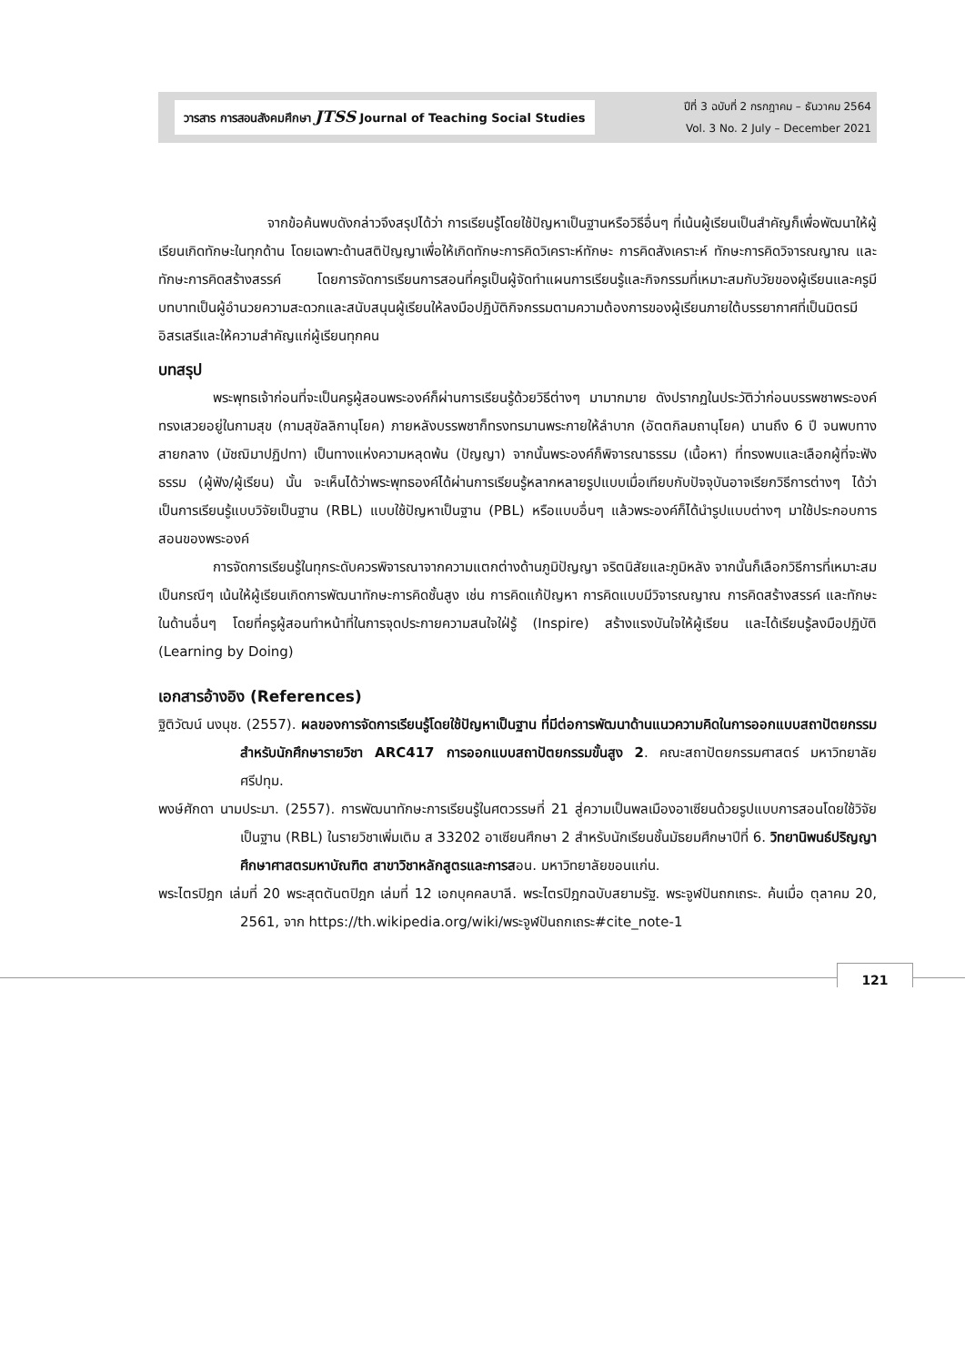วารสาร การสอนสังคมศึกษา JTSS Journal of Teaching Social Studies
ปีที่ 3 ฉบับที่ 2 กรกฎาคม – ธันวาคม 2564
Vol. 3 No. 2 July – December 2021
จากข้อค้นพบดังกล่าวจึงสรุปได้ว่า การเรียนรู้โดยใช้ปัญหาเป็นฐานหรือวิธีอื่นๆ ที่เน้นผู้เรียนเป็นสำคัญก็เพื่อพัฒนาให้ผู้เรียนเกิดทักษะในทุกด้าน โดยเฉพาะด้านสติปัญญาเพื่อให้เกิดทักษะการคิดวิเคราะห์ทักษะ การคิดสังเคราะห์ ทักษะการคิดวิจารณญาณ และทักษะการคิดสร้างสรรค์ โดยการจัดการเรียนการสอนที่ครูเป็นผู้จัดทำแผนการเรียนรู้และกิจกรรมที่เหมาะสมกับวัยของผู้เรียนและครูมีบทบาทเป็นผู้อำนวยความสะดวกและสนับสนุนผู้เรียนให้ลงมือปฏิบัติกิจกรรมตามความต้องการของผู้เรียนภายใต้บรรยากาศที่เป็นมิตรมีอิสรเสรีและให้ความสำคัญแก่ผู้เรียนทุกคน
บทสรุป
พระพุทธเจ้าก่อนที่จะเป็นครูผู้สอนพระองค์ก็ผ่านการเรียนรู้ด้วยวิธีต่างๆ มามากมาย ดังปรากฏในประวัติว่าก่อนบรรพชาพระองค์ทรงเสวยอยู่ในกามสุข (กามสุขัลลิกานุโยค) ภายหลังบรรพชาก็ทรงทรมานพระกายให้ลำบาก (อัตตกิลมถานุโยค) นานถึง 6 ปี จนพบทางสายกลาง (มัชฌิมาปฏิปทา) เป็นทางแห่งความหลุดพ้น (ปัญญา) จากนั้นพระองค์ก็พิจารณาธรรม (เนื้อหา) ที่ทรงพบและเลือกผู้ที่จะฟังธรรม (ผู้ฟัง/ผู้เรียน) นั้น จะเห็นได้ว่าพระพุทธองค์ได้ผ่านการเรียนรู้หลากหลายรูปแบบเมื่อเทียบกับปัจจุบันอาจเรียกวิธีการต่างๆ ได้ว่าเป็นการเรียนรู้แบบวิจัยเป็นฐาน (RBL) แบบใช้ปัญหาเป็นฐาน (PBL) หรือแบบอื่นๆ แล้วพระองค์ก็ได้นำรูปแบบต่างๆ มาใช้ประกอบการสอนของพระองค์
การจัดการเรียนรู้ในทุกระดับควรพิจารณาจากความแตกต่างด้านภูมิปัญญา จริตนิสัยและภูมิหลัง จากนั้นก็เลือกวิธีการที่เหมาะสมเป็นกรณีๆ เน้นให้ผู้เรียนเกิดการพัฒนาทักษะการคิดชั้นสูง เช่น การคิดแก้ปัญหา การคิดแบบมีวิจารณญาณ การคิดสร้างสรรค์ และทักษะในด้านอื่นๆ โดยที่ครูผู้สอนทำหน้าที่ในการจุดประกายความสนใจใฝ่รู้ (Inspire) สร้างแรงบันใจให้ผู้เรียน และได้เรียนรู้ลงมือปฏิบัติ (Learning by Doing)
เอกสารอ้างอิง (References)
ฐิติวัฒน์ นงนุช. (2557). ผลของการจัดการเรียนรู้โดยใช้ปัญหาเป็นฐาน ที่มีต่อการพัฒนาด้านแนวความคิดในการออกแบบสถาปัตยกรรม สำหรับนักศึกษารายวิชา ARC417 การออกแบบสถาปัตยกรรมขั้นสูง 2. คณะสถาปัตยกรรมศาสตร์ มหาวิทยาลัยศรีปทุม.
พงษ์ศักดา นามประมา. (2557). การพัฒนาทักษะการเรียนรู้ในศตวรรษที่ 21 สู่ความเป็นพลเมืองอาเซียนด้วยรูปแบบการสอนโดยใช้วิจัยเป็นฐาน (RBL) ในรายวิชาเพิ่มเติม ส 33202 อาเซียนศึกษา 2 สำหรับนักเรียนชั้นมัธยมศึกษาปีที่ 6. วิทยานิพนธ์ปริญญาศึกษาศาสตรมหาบัณฑิต สาขาวิชาหลักสูตรและการสอน. มหาวิทยาลัยขอนแก่น.
พระไตรปิฎก เล่มที่ 20 พระสุตตันตปิฎก เล่มที่ 12 เอกบุคคลบาลี. พระไตรปิฎกฉบับสยามรัฐ. พระจูฬปันถกเถระ. ค้นเมื่อ ตุลาคม 20, 2561, จาก https://th.wikipedia.org/wiki/พระจูฬปันถกเถระ#cite_note-1
121